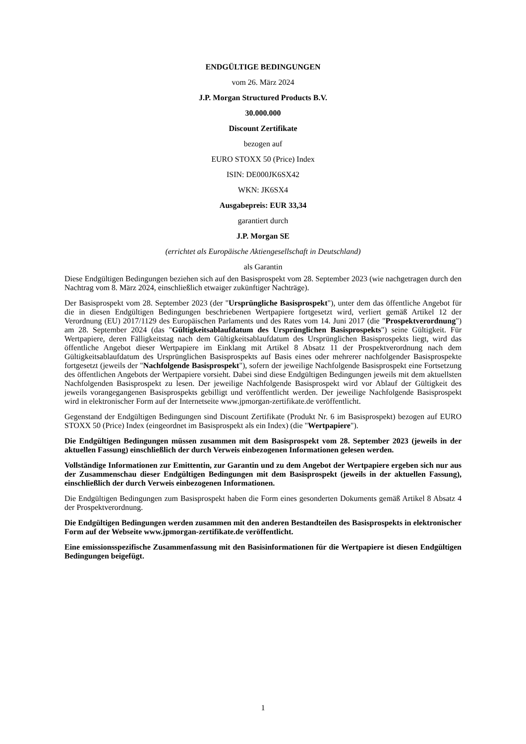ENDGÜLTIGE BEDINGUNGEN
vom 26. März 2024
J.P. Morgan Structured Products B.V.
30.000.000
Discount Zertifikate
bezogen auf
EURO STOXX 50 (Price) Index
ISIN: DE000JK6SX42
WKN: JK6SX4
Ausgabepreis: EUR 33,34
garantiert durch
J.P. Morgan SE
(errichtet als Europäische Aktiengesellschaft in Deutschland)
als Garantin
Diese Endgültigen Bedingungen beziehen sich auf den Basisprospekt vom 28. September 2023 (wie nachgetragen durch den Nachtrag vom 8. März 2024, einschließlich etwaiger zukünftiger Nachträge).
Der Basisprospekt vom 28. September 2023 (der "Ursprüngliche Basisprospekt"), unter dem das öffentliche Angebot für die in diesen Endgültigen Bedingungen beschriebenen Wertpapiere fortgesetzt wird, verliert gemäß Artikel 12 der Verordnung (EU) 2017/1129 des Europäischen Parlaments und des Rates vom 14. Juni 2017 (die "Prospektverordnung") am 28. September 2024 (das "Gültigkeitsablaufdatum des Ursprünglichen Basisprospekts") seine Gültigkeit. Für Wertpapiere, deren Fälligkeitstag nach dem Gültigkeitsablaufdatum des Ursprünglichen Basisprospekts liegt, wird das öffentliche Angebot dieser Wertpapiere im Einklang mit Artikel 8 Absatz 11 der Prospektverordnung nach dem Gültigkeitsablaufdatum des Ursprünglichen Basisprospekts auf Basis eines oder mehrerer nachfolgender Basisprospekte fortgesetzt (jeweils der "Nachfolgende Basisprospekt"), sofern der jeweilige Nachfolgende Basisprospekt eine Fortsetzung des öffentlichen Angebots der Wertpapiere vorsieht. Dabei sind diese Endgültigen Bedingungen jeweils mit dem aktuellsten Nachfolgenden Basisprospekt zu lesen. Der jeweilige Nachfolgende Basisprospekt wird vor Ablauf der Gültigkeit des jeweils vorangegangenen Basisprospekts gebilligt und veröffentlicht werden. Der jeweilige Nachfolgende Basisprospekt wird in elektronischer Form auf der Internetseite www.jpmorgan-zertifikate.de veröffentlicht.
Gegenstand der Endgültigen Bedingungen sind Discount Zertifikate (Produkt Nr. 6 im Basisprospekt) bezogen auf EURO STOXX 50 (Price) Index (eingeordnet im Basisprospekt als ein Index) (die "Wertpapiere").
Die Endgültigen Bedingungen müssen zusammen mit dem Basisprospekt vom 28. September 2023 (jeweils in der aktuellen Fassung) einschließlich der durch Verweis einbezogenen Informationen gelesen werden.
Vollständige Informationen zur Emittentin, zur Garantin und zu dem Angebot der Wertpapiere ergeben sich nur aus der Zusammenschau dieser Endgültigen Bedingungen mit dem Basisprospekt (jeweils in der aktuellen Fassung), einschließlich der durch Verweis einbezogenen Informationen.
Die Endgültigen Bedingungen zum Basisprospekt haben die Form eines gesonderten Dokuments gemäß Artikel 8 Absatz 4 der Prospektverordnung.
Die Endgültigen Bedingungen werden zusammen mit den anderen Bestandteilen des Basisprospekts in elektronischer Form auf der Webseite www.jpmorgan-zertifikate.de veröffentlicht.
Eine emissionsspezifische Zusammenfassung mit den Basisinformationen für die Wertpapiere ist diesen Endgültigen Bedingungen beigefügt.
1